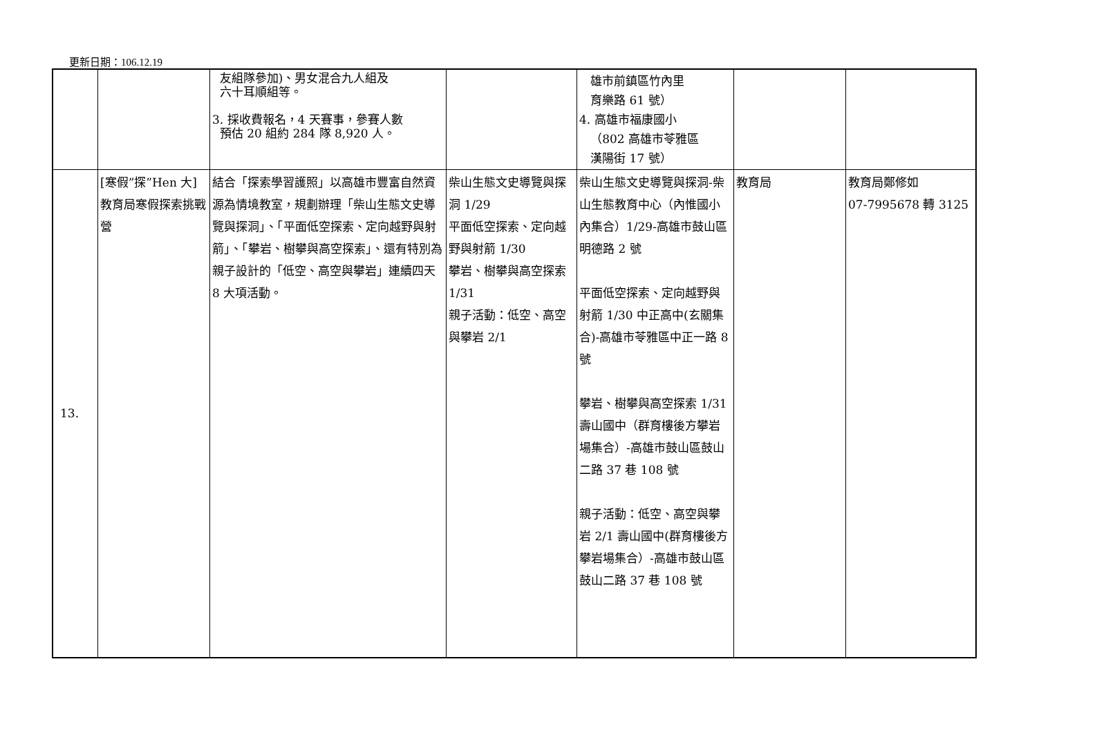更新日期：106.12.19
| | | 友組隊參加)、男女混合九人組及 六十耳順組等。 3. 採收費報名，4 天賽事，參賽人數 預估 20 組約 284 隊 8,920 人。 | | 雄市前鎮區竹內里 育樂路 61 號） 4. 高雄市福康國小 （802 高雄市苓雅區 漢陽街 17 號） | | |
| 13. | [寒假”探”Hen 大]教育局寒假探索挑戰營 | 結合「探索學習護照」以高雄市豐富自然資源為情境教室，規劃辦理「柴山生態文史導覽與探洞」、「平面低空探索、定向越野與射箭」、「攀岩、樹攀與高空探索」、還有特別為親子設計的「低空、高空與攀岩」連續四天 8 大項活動。 | 柴山生態文史導覽與探洞 1/29 平面低空探索、定向越野與射箭 1/30 攀岩、樹攀與高空探索 1/31 親子活動：低空、高空與攀岩 2/1 | 柴山生態文史導覽與探洞-柴山生態教育中心（內惟國小內集合）1/29-高雄市鼓山區明德路 2 號 平面低空探索、定向越野與射箭 1/30 中正高中(玄關集合)-高雄市苓雅區中正一路 8 號 攀岩、樹攀與高空探索 1/31 壽山國中（群育樓後方攀岩場集合）-高雄市鼓山區鼓山二路 37 巷 108 號 親子活動：低空、高空與攀岩 2/1 壽山國中(群育樓後方攀岩場集合）-高雄市鼓山區鼓山二路 37 巷 108 號 | 教育局 | 教育局鄭修如 07-7995678 轉 3125 |